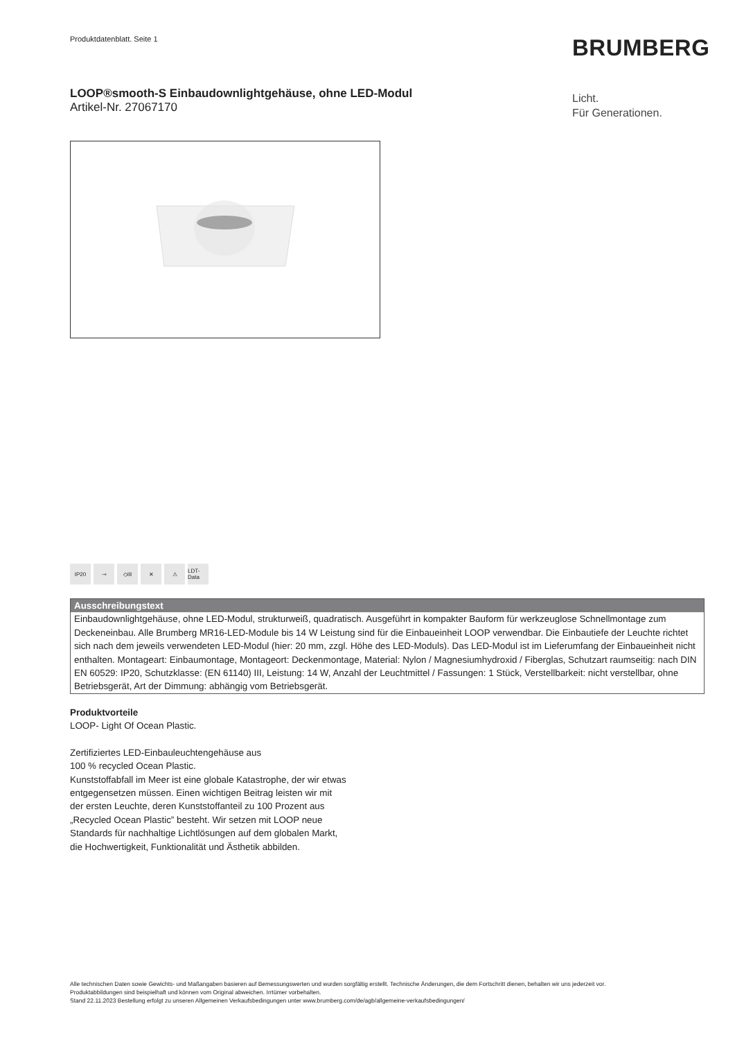Produktdatenblatt. Seite 1 BRUMBERG
LOOP®smooth-S Einbaudownlightgehäuse, ohne LED-Modul
Artikel-Nr. 27067170
Licht.
Für Generationen.
IP20 ⊸ ◇III ✕ ⚠ LDT-Data
Ausschreibungstext
Einbaudownlightgehäuse, ohne LED-Modul, strukturweiß, quadratisch. Ausgeführt in kompakter Bauform für werkzeuglose Schnellmontage zum Deckeneinbau. Alle Brumberg MR16-LED-Module bis 14 W Leistung sind für die Einbaueinheit LOOP verwendbar. Die Einbautiefe der Leuchte richtet sich nach dem jeweils verwendeten LED-Modul (hier: 20 mm, zzgl. Höhe des LED-Moduls). Das LED-Modul ist im Lieferumfang der Einbaueinheit nicht enthalten. Montageart: Einbaumontage, Montageort: Deckenmontage, Material: Nylon / Magnesiumhydroxid / Fiberglas, Schutzart raumseitig: nach DIN EN 60529: IP20, Schutzklasse: (EN 61140) III, Leistung: 14 W, Anzahl der Leuchtmittel / Fassungen: 1 Stück, Verstellbarkeit: nicht verstellbar, ohne Betriebsgerät, Art der Dimmung: abhängig vom Betriebsgerät.
Produktvorteile
LOOP- Light Of Ocean Plastic.
Zertifiziertes LED-Einbauleuchtengehäuse aus
100 % recycled Ocean Plastic.
Kunststoffabfall im Meer ist eine globale Katastrophe, der wir etwas entgegensetzen müssen. Einen wichtigen Beitrag leisten wir mit der ersten Leuchte, deren Kunststoffanteil zu 100 Prozent aus „Recycled Ocean Plastic” besteht. Wir setzen mit LOOP neue Standards für nachhaltige Lichtlösungen auf dem globalen Markt, die Hochwertigkeit, Funktionalität und Ästhetik abbilden.
Alle technischen Daten sowie Gewichts- und Maßangaben basieren auf Bemessungswerten und wurden sorgfältig erstellt. Technische Änderungen, die dem Fortschritt dienen, behalten wir uns jederzeit vor. Produktabbildungen sind beispielhaft und können vom Original abweichen. Irrtümer vorbehalten.
Stand 22.11.2023 Bestellung erfolgt zu unseren Allgemeinen Verkaufsbedingungen unter www.brumberg.com/de/agb/allgemeine-verkaufsbedingungen/